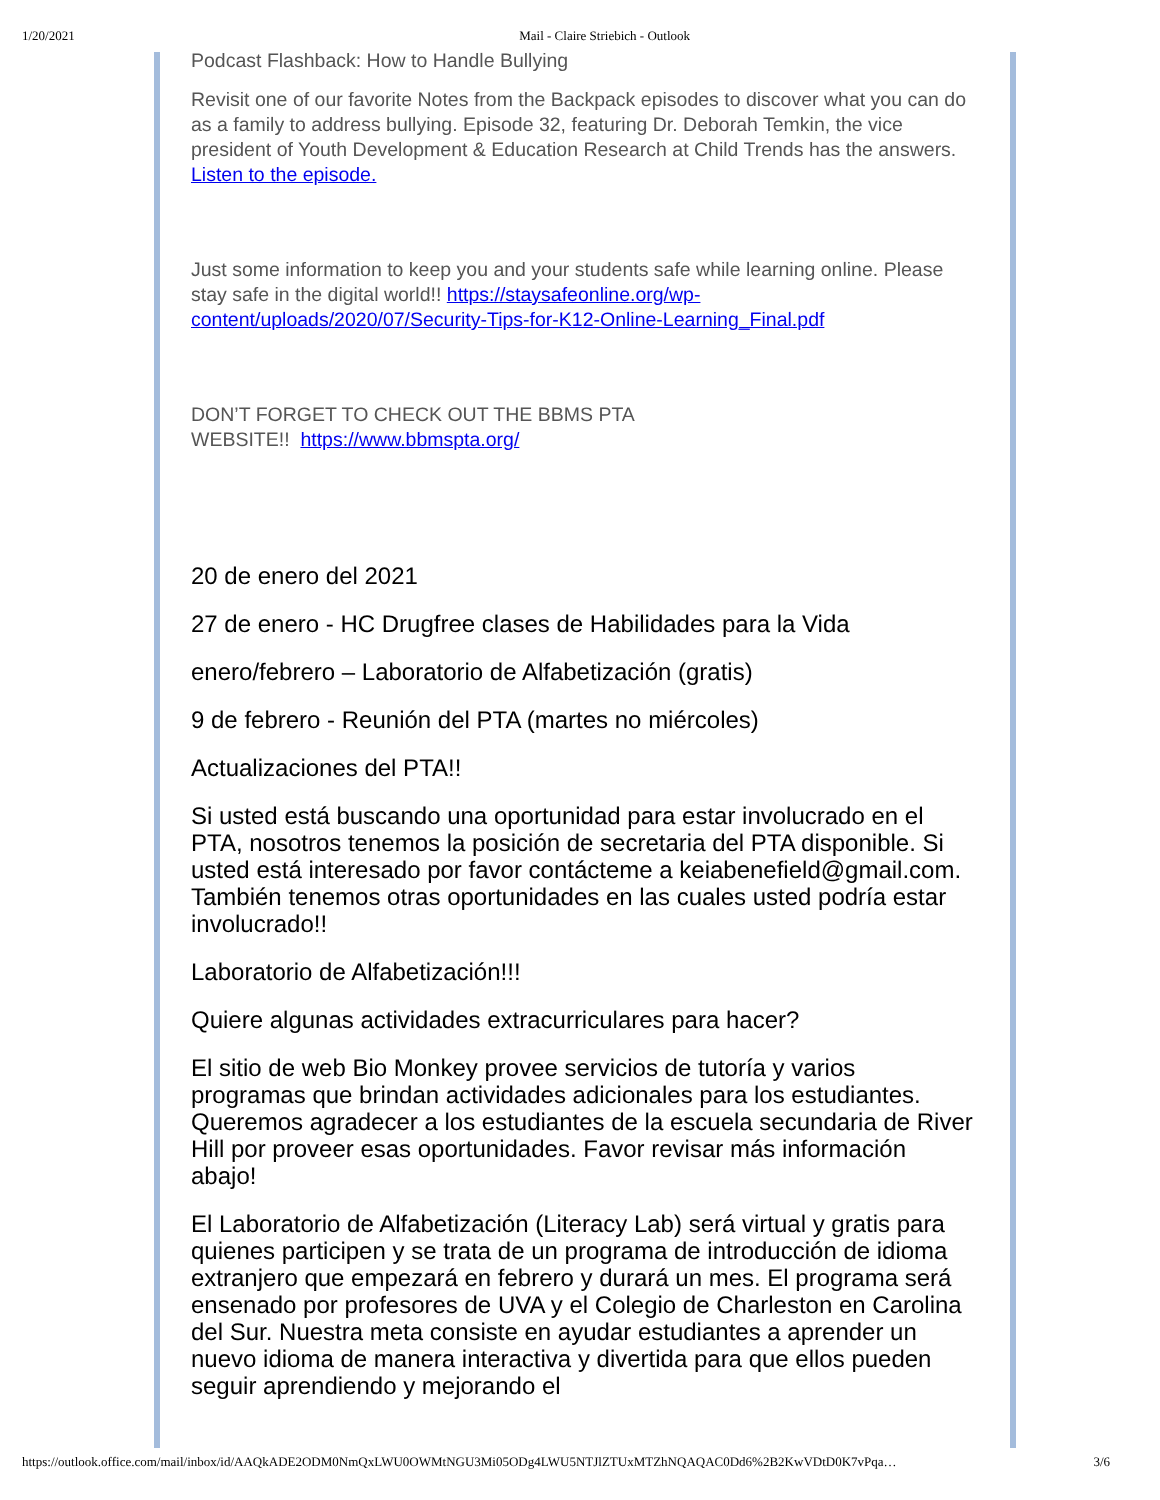1/20/2021 Mail - Claire Striebich - Outlook
Podcast Flashback: How to Handle Bullying
Revisit one of our favorite Notes from the Backpack episodes to discover what you can do as a family to address bullying. Episode 32, featuring Dr. Deborah Temkin, the vice president of Youth Development & Education Research at Child Trends has the answers. Listen to the episode.
Just some information to keep you and your students safe while learning online. Please stay safe in the digital world!! https://staysafeonline.org/wp-content/uploads/2020/07/Security-Tips-for-K12-Online-Learning_Final.pdf
DON’T FORGET TO CHECK OUT THE BBMS PTA
WEBSITE!! https://www.bbmspta.org/
20 de enero del 2021
27 de enero - HC Drugfree clases de Habilidades para la Vida
enero/febrero – Laboratorio de Alfabetización (gratis)
9 de febrero - Reunión del PTA (martes no miércoles)
Actualizaciones del PTA!!
Si usted está buscando una oportunidad para estar involucrado en el PTA, nosotros tenemos la posición de secretaria del PTA disponible. Si usted está interesado por favor contácteme a keiabenefield@gmail.com. También tenemos otras oportunidades en las cuales usted podría estar involucrado!!
Laboratorio de Alfabetización!!!
Quiere algunas actividades extracurriculares para hacer?
El sitio de web Bio Monkey provee servicios de tutoría y varios programas que brindan actividades adicionales para los estudiantes. Queremos agradecer a los estudiantes de la escuela secundaria de River Hill por proveer esas oportunidades. Favor revisar más información abajo!
El Laboratorio de Alfabetización (Literacy Lab) será virtual y gratis para quienes participen y se trata de un programa de introducción de idioma extranjero que empezará en febrero y durará un mes. El programa será ensenado por profesores de UVA y el Colegio de Charleston en Carolina del Sur. Nuestra meta consiste en ayudar estudiantes a aprender un nuevo idioma de manera interactiva y divertida para que ellos pueden seguir aprendiendo y mejorando el
https://outlook.office.com/mail/inbox/id/AAQkADE2ODM0NmQxLWU0OWMtNGU3Mi05ODg4LWU5NTJlZTUxMTZhNQAQAC0Dd6%2B2KwVDtD0K7vPqa… 3/6